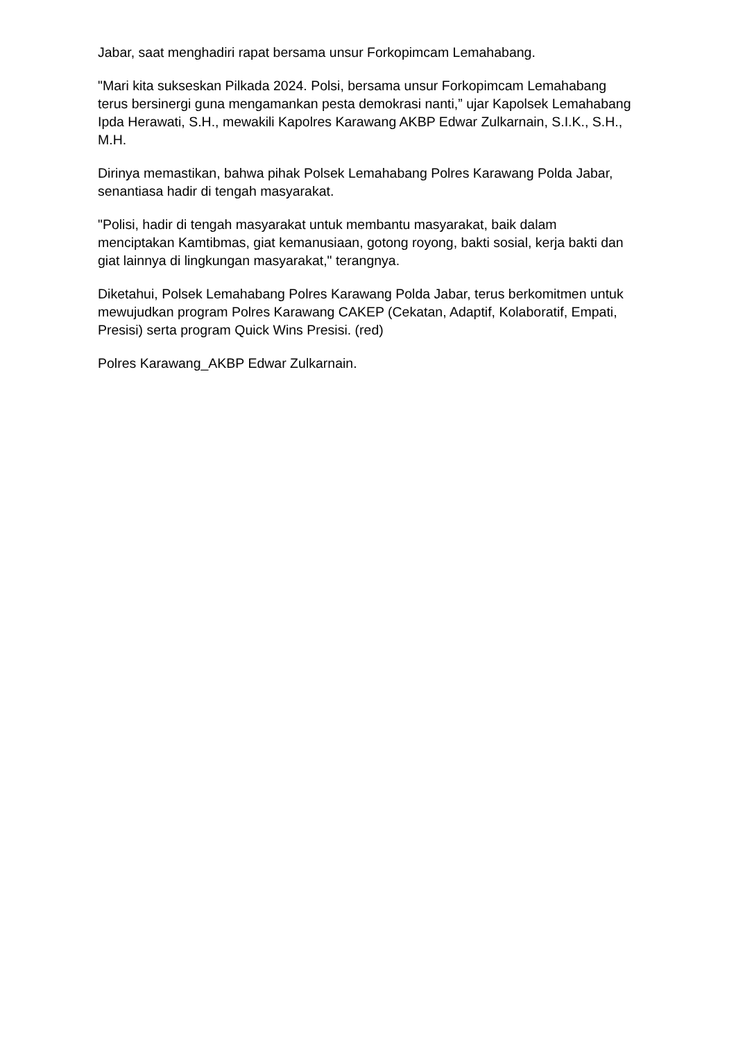Jabar, saat menghadiri rapat bersama unsur Forkopimcam Lemahabang.
"Mari kita sukseskan Pilkada 2024. Polsi, bersama unsur Forkopimcam Lemahabang terus bersinergi guna mengamankan pesta demokrasi nanti,” ujar Kapolsek Lemahabang Ipda Herawati, S.H., mewakili Kapolres Karawang AKBP Edwar Zulkarnain, S.I.K., S.H., M.H.
Dirinya memastikan, bahwa pihak Polsek Lemahabang Polres Karawang Polda Jabar, senantiasa hadir di tengah masyarakat.
"Polisi, hadir di tengah masyarakat untuk membantu masyarakat, baik dalam menciptakan Kamtibmas, giat kemanusiaan, gotong royong, bakti sosial, kerja bakti dan giat lainnya di lingkungan masyarakat," terangnya.
Diketahui, Polsek Lemahabang Polres Karawang Polda Jabar, terus berkomitmen untuk mewujudkan program Polres Karawang CAKEP (Cekatan, Adaptif, Kolaboratif, Empati, Presisi) serta program Quick Wins Presisi. (red)
Polres Karawang_AKBP Edwar Zulkarnain.